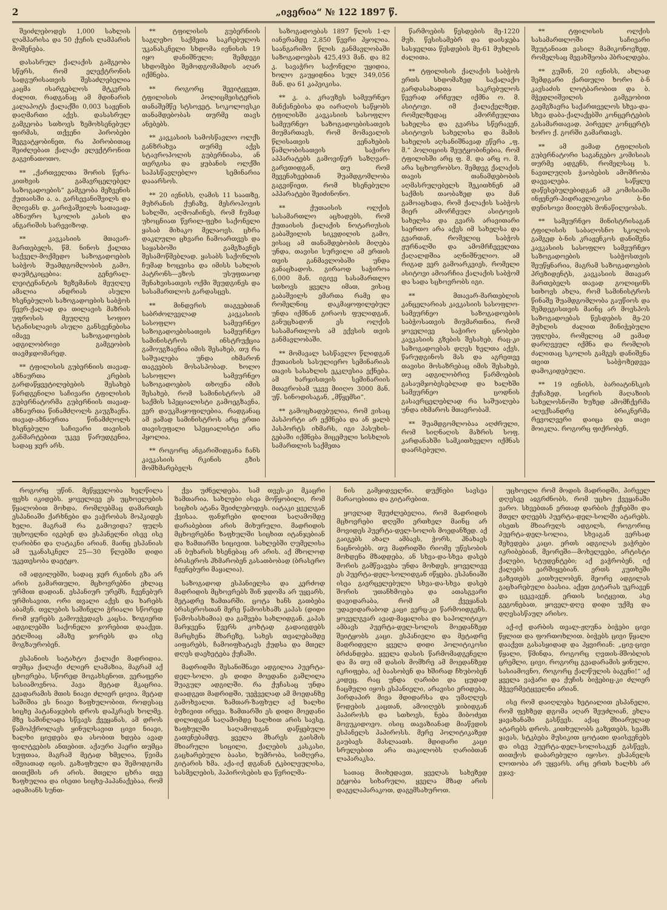2 „ივერია“ № 122 1897 წ.
შეიძლებოდეს 1,000 სახლის ლამპარისა და 50 ქუჩის ლამპარის მოშენება.
დასასრულ ქალაქის გამგეობა სწერს, რომ ელექტრონის სადგურისათვის შესაძლებელია კაცმა ისარგებლოს მტკვრის ძალით, რადგანაც ამ მდინარის კალაპოტს ქალაქში 0,003 საჟენის დაღმართი აქვს. დასასრულ გამგეობა სთხოვს ზემოხსენებულ ფირმას, თქვენი პირობები შეგვატყობინეთ, რა პირობითაც შეიძლებათ ქალაქი ელექტრონით გაგვინათოთო.
** „ქართველთა შორის წერა-კითხვის გამავრცელებელ საზოგადოების“ გამგეობა მეზვენის ქუთაისში ა. ა. გარსევანიშვილს და მღივანს დ. კარიჭაშვილს სათავად-აზნაურო სკოლის კასის და ანგარიშის სარევიზოდ.
** კავკასიის მთავარ-მართებელს, წმ. ნინოს ქალთა საქველ-მოქმედო საზოგადოების საბჭოს შუამდგომლობის გამო, დაუმტკიცებია: გენერალ-ლეიტენანტის ზეზემანის მეუღლე ამალია ანდრიას ასული ხსენებულის საზოგადოების საბჭოს წევრ-ქალად და თილავის მაზრის უფროსის მეუღლე სოფიო სტანისლავის ასული განსვენებისა იმავე საზოგადოების ადგილობრივი გამგეობის თავმჯდომარედ.
** ტფილისის გუბერნიის თავად-აზნაურთა კრების გარდაწყვეტილებების შესახებ წარდგენილი საჩივარი ტფილისის გუბერნატორმა გუბერნიის თავად-აზნაურთა წინამძღოლს გაუგზავნა. თავად-აზნაურთა წინამძღოლს ხსენებული საჩივარი თავისის განმარტებით უკვე წარუდგენია, სადაც ჯერ არს.
** ტფილისის გუბერნიის საგლეხო საქმეთა საკრებულოს უკანასკნელი სხდომა ივნისის 19 იყო დანიშნული; შემდეგი სხდომები შემოდგომამდის აღარ იქმნება.
** როგორც შევიტყვეთ, ტფილისის პოლიცმეისტერის თანაშემწე სტსოვეტ. სოკოლოვსკი თანამდებობას თურმე თავს ანებებს.
** კავკასიის სამოსწავლო ოლქს განზრახვა თურმე აქვს სტავროპოლის გუბერნიასა, ან თერგისა და ყუბანის ოლქში საჰასწავლებლო სემინარია დააარსოს.
** 20 ივნისს, ღამის 11 საათზე, მუხრანის ქუჩაზე, მესროპოვის სახლში, აღმოაჩინეს, რომ ჩუმად უხოცნიათ წვრილ-ფეხი საქონელი ყასაბ მიხაკო მელაოვს. ცხრა დაკლული ცხვარი ჩამოართვეს და საყასბოში გამგზავნეს შესამოწმებლად. ყასაბს საქონლის ჩუმად ხოცვისა და იმისს სახლის პატრონს—ეზოს უსუფთაოდ შენახვისათვის ოქმი შეუდგინეს და სასამართლოს გარდასცეს.
** მინდვრის თაგვებთან საბრძოლველად კავკასიის სასოფლო სამეურნეო საზოგადოებისათვის სამეურნეო სამინისტროს ინსტრუქცია გამოუგზავნია იმის შესახებ, თუ რა საშუალება უნდა იხმარონ თაგვების მოსასპობად. ხოლო სასოფლო სამეურნეო საზოგადოების თხოვნა იმის შესახებ, რომ სამინისტროს ამ საქმის სპეციალისტი გამოეგზავნა, ვერ დაუკმაყოფილებია, რადგანაც ამ ჟამად სამინისტროს არც ერთი თავისუფალი სპეციალისტი არა ჰყოლია.
** როგორც ანგარიშიდგანა ჩანს კავკასიის რკინის გზის მომხმარებელს
საზოგადოებას 1897 წლის 1-ლ იანვრამდე 2,850 წევრი ჰყოლია. საანგარიშო წლის განმავლობაში საზოგადოებას 425,493 მან. და 82 კ. სავაჭრო საქონელი უყიდია, ხოლო გაუყიდნია სულ 349,056 მან. და 61 კაპეიკისა.
** კ. ა. კრაუზეს სამეურნეო მანქანებისა და იარაღის საწყობს ტფილისში კავკასიის სასოფლო სამეურნეო საზოგადოებისათვის მიუმართავს, რომ მომავალის წლისათვის ვენახების წამლობისათვის საჭირო აპპარატებს გამოვიწერ საზღვარ-გარეთიდგან, თუ რომ მევენახეებთან შუამდგომლობა გაგვიწიეთ, რომ ხსენებული აპპარატები შეიძინონო.
** ქუთაისის ოლქის სასამართლო აცხადებს, რომ ქუთაისის ქალაქის ნოტარიუსის გაბაშვილის სიკვდილის გამო, ვისაც ამ თანამდებობის მიღება უნდა, თავისი სურვილი ამ ერთის თვის განმავლობაში უნდა განაცხადოს. გირაოდ საჭიროა 6,000 მან. იგივე სასამართლო სთხოვს ყველა იმათ, ვისაც გაბაშვილს ემართა რამე და რომელნიც დაკმაყოფილებულ უნდა იქმნან გირაოს ფულიდგან, განუცხადონ ეს ოლქის სასამართლოს ამ ექვსის თვის განმავლობაში.
** მომავალ სასწავლო წლიდგან ქუთაისის სასულიერო სემინარიას თავის სასახლის ეკკლესია ექნება. ამ ხარჯისთვის სემინარიის მთავრობამ უკვე მიიღო 3000 მან. უწ. სინოდისაგან, „მწყემსი“.
** გამოცხადებულია, რომ ვისაც პასპორტი არ ექმნება და ან ყალბ პასპორტს იხმარს, იგი პასუხის-გებაში იქმნება მიცემული სისხლის სამართლის საქმეთა
წარმოების წესდების მე-1220 მუხ. წესისამებრ და დაისჯება სასჯელთა წესდების მე-61 მუხლის ძალითა.
** ტფილისის ქალაქის საბჭოს ერთს სხდომაზედ საქალაქო გარდასახადთა საკრებულოს წევრად არჩეულ იქმნა ო. მ. ასიტოვი. იმ ქალაქელზედ, რომელზედაც ამორჩეულთა სახელსა და გვარსა სწერავენ, ასიტოვის სახელისა და მამის სახელის აღსანიშნავად ეწერა „ფ. მ.“ პოლიციის შეუტყობინებია, რომ ტფილისში არც ფ. მ. და არც ო. მ. არა სცხოვრობსო. შემდეგ ქალაქის თავის თანამდებობის აღმასრულებელს შეკითხნენ ამ საქმის თაობაზედ და მან გამოაცხადა, რომ ქალაქის საბჭოს მიერ ამორჩეულ ასიტოვის სახელსა და გვარს არავითარი საერთო არა აქვს იმ სახელსა და გვართან, რომელიც საბჭოს ჟურნალში და ამომრჩეველთა ქაღალდშია აღნიშნულიო. ამ რიგად ვერ გამოარკვიეს, რომელი ასიტოვი ამოარჩია ქალაქის საბჭომ და სადა სცხოვრობს იგი.
** მთავარ-მართებლის კანცელარიას კავკასიის სასოფლო-სამეურნეო საზოგადოების საბჭოსათვის მიუმართნია, რომ ყოველივე საჭირო ცნობები კავკასიის გზების შესახებ, რაც-კი საზოგადოებას დღეს ხელთა აქვს, წარუდგინოს მას და აგრეთვე თავისი მოსაზრებაც იმის შესახებ, თუ ადგილობრივ წარმოების გასაუმჯობესებლად და ხალხში სამეურნეო ცოდნის გასავრცელებლად რა საშუალება უნდა იხმაროს მთავრობამ.
** შუამდგომლობაა აღძრული, რომ სიღნაღის მაზრის სოფ. კარდანახში სამკითხველო იქმნას დაარსებული.
** ტფილისის ოლქის სასამართლოში საჩივარი შეუტანიათ ვასილ მამიკონოვზედ, რომელსაც მევახშეობა ჰბრალდება.
** გუშინ, 20 ივნისს, ახლად შემდგარი ქართული ხორო ბ-ნ კავსაძის ლოტბარობით და ბ. მჭედლიშვილის გამგეობით გაემგზავრა საქართველოს სხვა-და-სხვა დაბა-ქალაქებში კონცერტების გასამართავად. პირველ კონცერტს ხორო ქ. გორში გამართავს.
** ამ ჟამად ტფილისის გუბერნატორი საგანგებო კომისიას თურმე ადგენს, რომელსაც ს. ნავთლუღის ჭაობების ამოშრობა დაევალება. საწყლე დაწესებულებიდგან ამ კომისიაში ინჟენერ-ჰიდრავლიკოსი ბ-ნი დენისოვი მიიღებს მონაწილეობას.
** სამეურნეო მინისტრისაგან ტფილისის საბაღოსნო სკოლის გამგედ ბ-ნის კრაჟენკოს დანიშვნა კავკასიის სასოფლო სამეურნეო საზოგადოების საბჭოსთვის შეუწყნარია, მაგრამ საზოგადოების პრეზიდენტს, კავკასიის მთავარ მართებელს თავად გოლიცინს სთხოვს ახლა, რომ სამინისტროს წინაშე შუამდგომლობა გაუწიოს და შემდეგისთვის მაინც არ მოესპოს საზოგადოებას წესდების მე-20 მუხლის ძალით მინიჭებული უფლება, რომელიც ამ ჟამად დარღვეულ იქმნა და რომლის ძალითაც სკოლის გამგეს დანიშვნა თვით საბჭოზედვეა დამოკიდებული.
** 19 ივნისს, ბარიატინსკის ქუჩაზედ, სიერის მაღაზიის სახელოსნოში ხუზედ ამომჩქერმა ალექსანდრე ბრიკნერმა რევოლვერი დაიცა და თავი მოიკლა. როგორც ფიქრობენ,
როგორც უწინ. მეწყველობა ხელწილა ფეხს იკიდებს. ყოველივე ეს უცხოელების წყალობით მოხდა, რომლებმაც დამართეს ესპანიაში ქარხნები და ვაჭრობას მოჰკიდეს ხელი. მაგრამ რა გამოვიდა? ფულს უცხოელნი იგებენ და ესპანელნი ისევ ისე ღარიბნი და ღატაკნი არიან. მაინც ესპანიას ამ უკანასკნელ 25—30 წლებში დიდი უკეთესობა დაეტყო.
იმ ადგილებში, სადაც ჯერ რკინის გზა არ არის გამართული, მცხოვრებნი ეხლაც ურმით დადიან. ესპანიურ ურემს, ჩვენებურ ურმისავით, ორი თვალი აქვს და ხარებს აბამენ. თვლების საშინელი ჭრიალი სწორედ რომ ყურებს გამოუჭედავს კაცსა. ზოგიერთ ადგილებში საქონელი ჯორებით დააქვთ. ეტლშიაც ამაზე ჯორებს და ისე მოგზაურობენ.
ესპანიის სატახტო ქალაქი მადრიდია. თუმცა ქალაქი ძლიერ ლამაზია, მაგრამ აქ ცხოვრება, სწორედ მოგახსენოთ, ვერაფერი სასიამოვნოა. ჰავა მეტად მკაცრია. გვადარამის მთის ნიავი ძლიერ ცივია. მეტად საშიშია ეს ნიავი ზაფხულობით, როდესაც სიცხე პატანაჯების დროს დაჰკრავს ხოლმე. მზე საშინლადა სწვავს ქვეყანას, ამ დროს წამოჰქროლავს ყინულსავით ცივი ნიავი, ხალხი ცივდება და ასობით ხდება ავად ფილტვების ანთებით. აქაური ჰაერი თუმცა სუფთაა, მაგრამ მეტად ხმელია, წვიმა იშვიათად იცის. გაზაფხული და შემოდგომა თითქმის არ არის. მთელი ცხრა თვე ზაფხულია და ისეთი სიცხე-პაპანაქებაა, რომ ადამიანს სუნთ-
ქვა უძნელდება. სამ თვეს-კი მკაცრი ზამთარია. სახლები ისეა მოწყობილი, რომ სიცხის ატანა შეიძლებოდეს. იატაკი ყველგან ქვისაა. ფანჯრები დილით საღამომდე დარაბებით არის მიხურული. მადრიდის მცხოვრებნი ზაფხულში სიცხით იტანჯებიან და ზამთარში სიცივით. სახლებში ღუმელისა ან ბუხარის ხსენებაც არ არის. აქ მხოლოდ ბრასეროს ჰხმარობენ გასათბობად (ბრასერო ჩვენებური მაყალია).
საზოგადოდ ესპანიელსა და კერძოდ მადრიდის მცხოვრებს შინ ჯდომა არ უყვარს, მეტადრე ზამთარში. ცოტა ხანს გათბება ბრასეროსთან მერე წამოისხამს კაპას (დიდი წამოსასხამია) და გაშვება სახლიდგან. კაპას მარჯვენა წვერს კოხტად გადაიგდებს მარცხენა მხარეზე, სახეს თვალებამდე აიფარებს, ჩამოიფხატავს ქუდსა და მთელ დღეს დაეხეტება ქუჩაში.
მადრიდში შესანიშნავი ადგილია პუერტა-დელ-სოლი. ეს დიდი მოედანი გაშლილა შუაგულ ადგილში. რა ქუჩასაც უნდა დაადგეთ მადრიდში, უეჭველად ამ მოედანზე გამოხვალთ. ზამთარ-ზაფხულ აქ ხალხი ბუზივით ირევა. ზამთარში ეს დიდი მოედანი დილიდგან საღამომდე ხალხით არის სავსე, ზაფხულში საღამოდგან დაწყებული გათენებამდე. ყველა მხარეს გაისმის მხიარული სიცილი, ქალების კასკასი, გაცხარებული ბაასი, ხუმრობა, სიმღერა, გიტარის ხმა. აქა-იქ დგანან ტკბილეულისა, სასმელების, პაპიროსების და წვრილმა-
ნის გამყიდველნი. დუქნები სავსეა მარაოებითა და გიტარებით.
ყოვლად შეუძლებელია, რომ მადრიდის მცხოვრები დღეში ერთხელ მაინც არ მოვიდეს პუერტა-დელ-სოლის მოედანზედ. აქ გაიგებს ახალ ამბავს, ჭორს, ჰნახავს ნაცნობებს. თუ მადრიდში რიომე უწესობის მოხდენა მზადდება, ან სხვა-და-სხვა დასებ შორის გამწვავება უნდა მოხდეს, ყოველივე ეს პუერტა-დელ-სოლიდგან იწყება. ესპანიაში ისეა გავრცელებული სხვა-და-სხვა დასებ შორის უთანხმოება და ათასგვარი დავიდარაბა, რომ ამ ქვეყანას უდავიდარაბოდ კაცი ვერც-კი წარმოიდგენს. ყოველგვარ ავად-მაყალისა და საპოლიტიკო ამბავს პუერტა-დელ-სოლის მოედანზედ შეიტყობს კაცი. ესპანიელი და მეტადრე მადრიდელი ყველა დიდი პოლიტიკოსი ბრძანდება. ყველა დასის წარმომადგენელი და მა თუ იმ დასის მომხრე ამ მოედანზედ იკრიფება, აქ ბაასობენ და ხშირად ჩხუბობენ კიდეც. რაც უნდა ღარიბი და ცუდად ჩაცმული იყოს ესპანიელი, არავისი ერიდება, პირდაპირ მივა მდიდარსა და უმაღლეს წოდების კაცთან, ამოიღებს ჯიბიდგან პაპიროსს და სთხოვს, ნება მიბოძეთ მოვუკიდოვო. ისიც თავაზიანად მიაწვდის ესპანელს პაპიროსს. მერე პოლიტიკაზედ გაუბავს მასლაათს. მდიდარი კაცი სრულებით არა თაკილობს ღარიბთან ლაპარაკსა.
სათაც მიიხედავთ, ყველას სახეზედ ეტყობა სიხარული, ყველა მზად არის დაგელაპარაკოთ, დაგემსახუროთ.
უცხოელი რომ მოდის მადრიდში, პირველ დღესვე აჲგრძნობს, რომ უცხო ქვეყანაში ვარო. სხვებთან ერთად დარბის ქუჩებში და მთელ დღეებს პუერტა-დელ-სოლში ატარებს. ისეთს მხიარულს ადგილს, როგორიც პუერტა-დელ-სოლია, სხვაგან ვერსად შეხვდება კაცი. ერთს ადგილას ვაჭრები იკრიბებიან, მეორეში—მოხელეები, არტისტი ქალები, სტუდენტები; აქ ვაჭრობენ, იქ ქალებს ეარშიყებიან. ერთს კუთხეში გაზეთებს კითხულობენ, მეორე ადგილას გაცხარებული ბაასია. აქეთ გიტარას უკრავენ და ცეკვავენ. ერთის სიტყვით, ასე გეგონებათ, ყოველ-დღე დიდი უქმე და დღესასწაულ არისო.
აქ-იქ დარბის თვალ-ჟღუნა ბიჭები ცივი წყლით და ფორთოხლით. ბიჭებს ცივი წყალი დააქვთ გასასყიდად და ჰყვირიან: „ცივ-ცივი წყალი, წმინდა, როგორც ღვთის-მშობლის ცრემლი, ცივი, როგორც გვადარამის ყინული, სასიამოვნო, როგორც ქალწულის ბაგენი!“ აქ ყველა ვაჭარი და ქუჩის ბიჭებიც-კი ძლიერ მჭევრმეტყველნი არიან.
ისე რომ დაიღლება ხეტიალით ესპანელი, რომ ფეხზედ დგომა აღარ შეუძლიან, ეხლა ყავახანაში გასწევს. აქაც მხიარულად ატარებს დროს. კითხულობს გაზეთებს, სვამს ყავას, სტკბება მუსიკით ცოტათი დაისვენებს და ისევ პუერტა-დელ-სოლისაკენ გასწევს, თითქოს დაბარებული იყოსო. ესპანელს ლოთობა არ უყვარს. არც ერთს ხალხს არ ეჯავ-